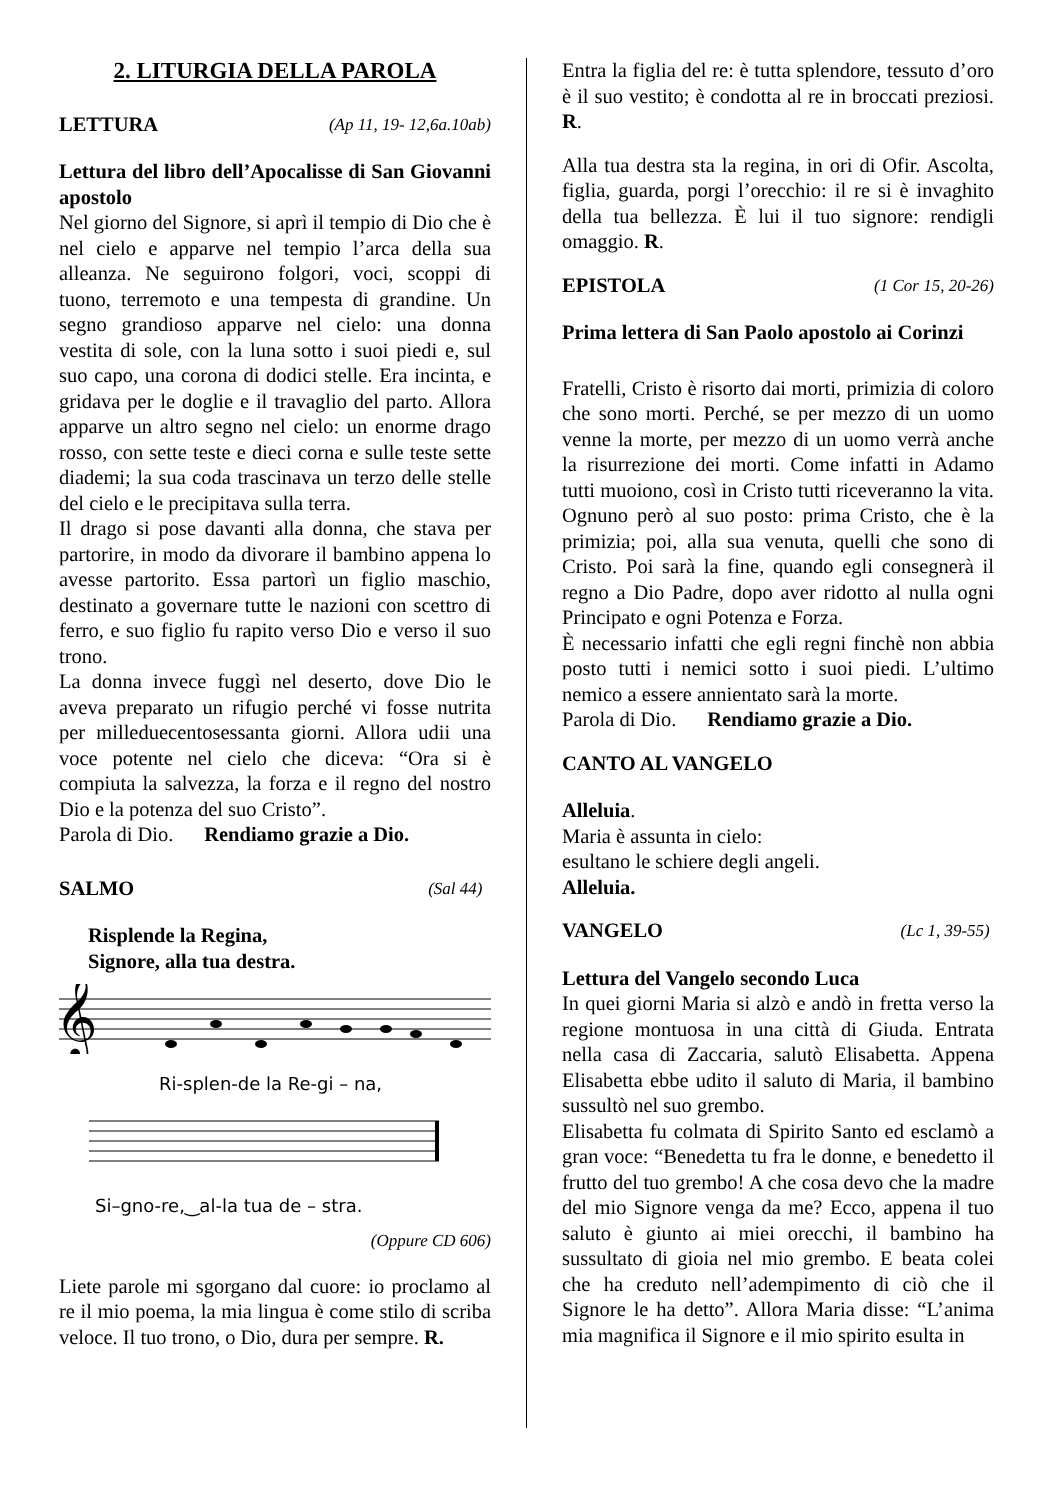2. LITURGIA DELLA PAROLA
LETTURA (Ap 11, 19- 12,6a.10ab)
Lettura del libro dell’Apocalisse di San Giovanni apostolo
Nel giorno del Signore, si aprì il tempio di Dio che è nel cielo e apparve nel tempio l’arca della sua alleanza. Ne seguirono folgori, voci, scoppi di tuono, terremoto e una tempesta di grandine. Un segno grandioso apparve nel cielo: una donna vestita di sole, con la luna sotto i suoi piedi e, sul suo capo, una corona di dodici stelle. Era incinta, e gridava per le doglie e il travaglio del parto. Allora apparve un altro segno nel cielo: un enorme drago rosso, con sette teste e dieci corna e sulle teste sette diademi; la sua coda trascinava un terzo delle stelle del cielo e le precipitava sulla terra.
Il drago si pose davanti alla donna, che stava per partorire, in modo da divorare il bambino appena lo avesse partorito. Essa partorì un figlio maschio, destinato a governare tutte le nazioni con scettro di ferro, e suo figlio fu rapito verso Dio e verso il suo trono.
La donna invece fuggì nel deserto, dove Dio le aveva preparato un rifugio perché vi fosse nutrita per milleduecentosessanta giorni. Allora udii una voce potente nel cielo che diceva: “Ora si è compiuta la salvezza, la forza e il regno del nostro Dio e la potenza del suo Cristo”.
Parola di Dio. Rendiamo grazie a Dio.
SALMO (Sal 44)
Risplende la Regina,
Signore, alla tua destra.
𝄞
Ri-splen-de la Re-gi – na,
Si–gno-re,‿al-la tua de – stra.
(Oppure CD 606)
Liete parole mi sgorgano dal cuore: io proclamo al re il mio poema, la mia lingua è come stilo di scriba veloce. Il tuo trono, o Dio, dura per sempre. R.
Entra la figlia del re: è tutta splendore, tessuto d’oro è il suo vestito; è condotta al re in broccati preziosi. R.
Alla tua destra sta la regina, in ori di Ofir. Ascolta, figlia, guarda, porgi l’orecchio: il re si è invaghito della tua bellezza. È lui il tuo signore: rendigli omaggio. R.
EPISTOLA (1 Cor 15, 20-26)
Prima lettera di San Paolo apostolo ai Corinzi
Fratelli, Cristo è risorto dai morti, primizia di coloro che sono morti. Perché, se per mezzo di un uomo venne la morte, per mezzo di un uomo verrà anche la risurrezione dei morti. Come infatti in Adamo tutti muoiono, così in Cristo tutti riceveranno la vita. Ognuno però al suo posto: prima Cristo, che è la primizia; poi, alla sua venuta, quelli che sono di Cristo. Poi sarà la fine, quando egli consegnerà il regno a Dio Padre, dopo aver ridotto al nulla ogni Principato e ogni Potenza e Forza.
È necessario infatti che egli regni finchè non abbia posto tutti i nemici sotto i suoi piedi. L’ultimo nemico a essere annientato sarà la morte.
Parola di Dio. Rendiamo grazie a Dio.
CANTO AL VANGELO
Alleluia.
Maria è assunta in cielo:
esultano le schiere degli angeli.
Alleluia.
VANGELO (Lc 1, 39-55)
Lettura del Vangelo secondo Luca
In quei giorni Maria si alzò e andò in fretta verso la regione montuosa in una città di Giuda. Entrata nella casa di Zaccaria, salutò Elisabetta. Appena Elisabetta ebbe udito il saluto di Maria, il bambino sussultò nel suo grembo.
Elisabetta fu colmata di Spirito Santo ed esclamò a gran voce: “Benedetta tu fra le donne, e benedetto il frutto del tuo grembo! A che cosa devo che la madre del mio Signore venga da me? Ecco, appena il tuo saluto è giunto ai miei orecchi, il bambino ha sussultato di gioia nel mio grembo. E beata colei che ha creduto nell’adempimento di ciò che il Signore le ha detto”. Allora Maria disse: “L’anima mia magnifica il Signore e il mio spirito esulta in